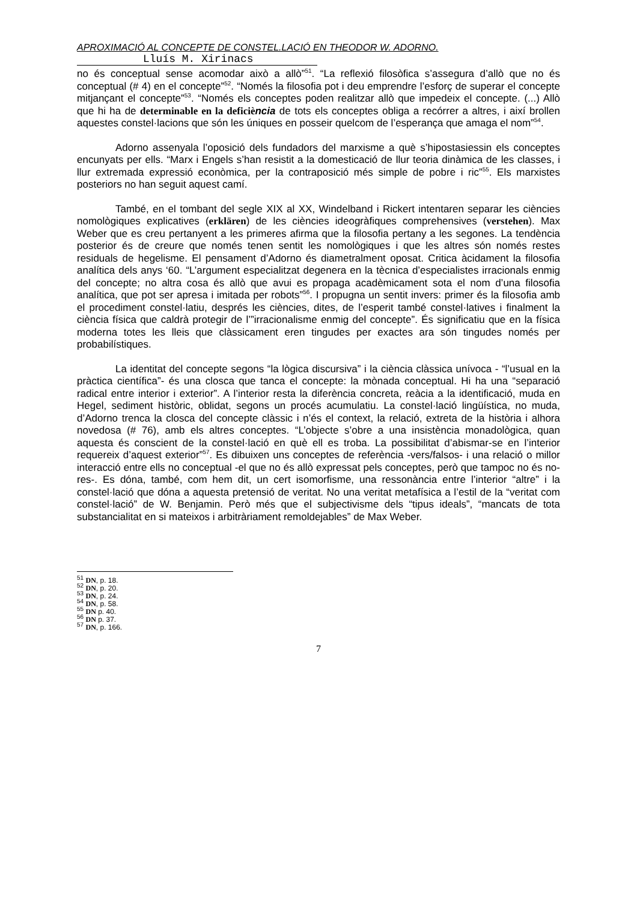APROXIMACIÓ AL CONCEPTE DE CONSTEL.LACIÓ EN THEODOR W. ADORNO.
Lluís M. Xirinacs
no és conceptual sense acomodar això a allò”<sup>51</sup>. “La reflexió filosòfica s’assegura d’allò que no és conceptual (# 4) en el concepte”<sup>52</sup>. “Només la filosofia pot i deu emprendre l’esforç de superar el concepte mitjançant el concepte”<sup>53</sup>. “Només els conceptes poden realitzar allò que impedeix el concepte. (...) Allò que hi ha de determinable en la deficiè ncia de tots els conceptes obliga a recórrer a altres, i així brollen aquestes constel·lacions que són les úniques en posseir quelcom de l’esperança que amaga el nom”<sup>54</sup>.
Adorno assenyala l’oposició dels fundadors del marxisme a què s’hipostasiessin els conceptes encunyats per ells. “Marx i Engels s’han resistit a la domesticació de llur teoria dinàmica de les classes, i llur extremada expressió econòmica, per la contraposició més simple de pobre i ric”<sup>55</sup>. Els marxistes posteriors no han seguit aquest camí.
També, en el tombant del segle XIX al XX, Windelband i Rickert intentaren separar les ciències nomològiques explicatives (erklären) de les ciències ideogràfiques comprehensives (verstehen). Max Weber que es creu pertanyent a les primeres afirma que la filosofia pertany a les segones. La tendència posterior és de creure que només tenen sentit les nomològiques i que les altres són només restes residuals de hegelisme. El pensament d’Adorno és diametralment oposat. Critica àcidament la filosofia analítica dels anys ‘60. “L’argument especialitzat degenera en la tècnica d’especialistes irracionals enmig del concepte; no altra cosa és allò que avui es propaga acadèmicament sota el nom d’una filosofia analítica, que pot ser apresa i imitada per robots”<sup>56</sup>. I propugna un sentit invers: primer és la filosofia amb el procediment constel·latiu, després les ciències, dites, de l’esperit també constel·latives i finalment la ciència física que caldrà protegir de l’”irracionalisme enmig del concepte”. És significatiu que en la física moderna totes les lleis que clàssicament eren tingudes per exactes ara són tingudes només per probabilístiques.
La identitat del concepte segons “la lògica discursiva” i la ciència clàssica unívoca - “l’usual en la pràctica científica”- és una closca que tanca el concepte: la mònada conceptual. Hi ha una “separació radical entre interior i exterior”. A l’interior resta la diferència concreta, reàcia a la identificació, muda en Hegel, sediment històric, oblidat, segons un procés acumulatiu. La constel·lació lingüística, no muda, d’Adorno trenca la closca del concepte clàssic i n’és el context, la relació, extreta de la història i alhora novedosa (# 76), amb els altres conceptes. “L’objecte s’obre a una insistència monadològica, quan aquesta és conscient de la constel·lació en què ell es troba. La possibilitat d’abismar-se en l’interior requereix d’aquest exterior”<sup>57</sup>. Es dibuixen uns conceptes de referència -vers/falsos- i una relació o millor interacció entre ells no conceptual -el que no és allò expressat pels conceptes, però que tampoc no és no-res-. Es dóna, també, com hem dit, un cert isomorfisme, una ressonància entre l’interior “altre” i la constel·lació que dóna a aquesta pretensió de veritat. No una veritat metafísica a l’estil de la “veritat com constel·lació” de W. Benjamin. Però més que el subjectivisme dels “tipus ideals”, “mancats de tota substancialitat en si mateixos i arbitràriament remoldejables” de Max Weber.
<sup>51</sup> DN, p. 18.
<sup>52</sup> DN, p. 20.
<sup>53</sup> DN, p. 24.
<sup>54</sup> DN, p. 58.
<sup>55</sup> DN p. 40.
<sup>56</sup> DN p. 37.
<sup>57</sup> DN, p. 166.
7